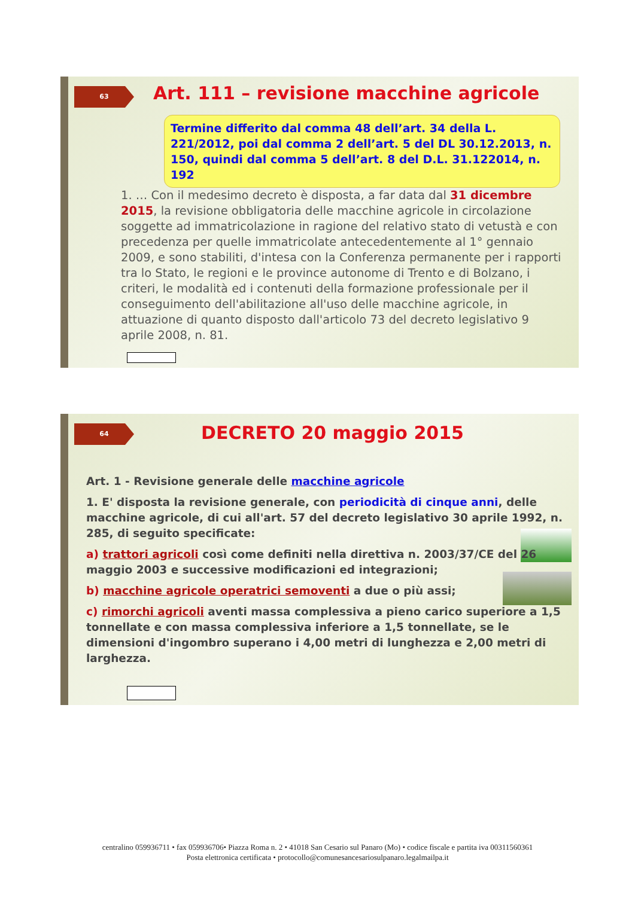63
Art. 111 – revisione macchine agricole
Termine differito dal comma 48 dell’art. 34 della L. 221/2012, poi dal comma 2 dell’art. 5 del DL 30.12.2013, n. 150, quindi dal comma 5 dell’art. 8 del D.L. 31.122014, n. 192
1. … Con il medesimo decreto è disposta, a far data dal 31 dicembre 2015, la revisione obbligatoria delle macchine agricole in circolazione soggette ad immatricolazione in ragione del relativo stato di vetustà e con precedenza per quelle immatricolate antecedentemente al 1° gennaio 2009, e sono stabiliti, d'intesa con la Conferenza permanente per i rapporti tra lo Stato, le regioni e le province autonome di Trento e di Bolzano, i criteri, le modalità ed i contenuti della formazione professionale per il conseguimento dell'abilitazione all'uso delle macchine agricole, in attuazione di quanto disposto dall'articolo 73 del decreto legislativo 9 aprile 2008, n. 81.
64 DECRETO 20 maggio 2015
Art. 1 - Revisione generale delle macchine agricole
1. E' disposta la revisione generale, con periodicità di cinque anni, delle macchine agricole, di cui all'art. 57 del decreto legislativo 30 aprile 1992, n. 285, di seguito specificate:
a) trattori agricoli così come definiti nella direttiva n. 2003/37/CE del 26 maggio 2003 e successive modificazioni ed integrazioni;
b) macchine agricole operatrici semoventi a due o più assi;
c) rimorchi agricoli aventi massa complessiva a pieno carico superiore a 1,5 tonnellate e con massa complessiva inferiore a 1,5 tonnellate, se le dimensioni d'ingombro superano i 4,00 metri di lunghezza e 2,00 metri di larghezza.
centralino 059936711 • fax 059936706• Piazza Roma n. 2 • 41018 San Cesario sul Panaro (Mo) • codice fiscale e partita iva 00311560361
Posta elettronica certificata • protocollo@comunesancesariosulpanaro.legalmailpa.it